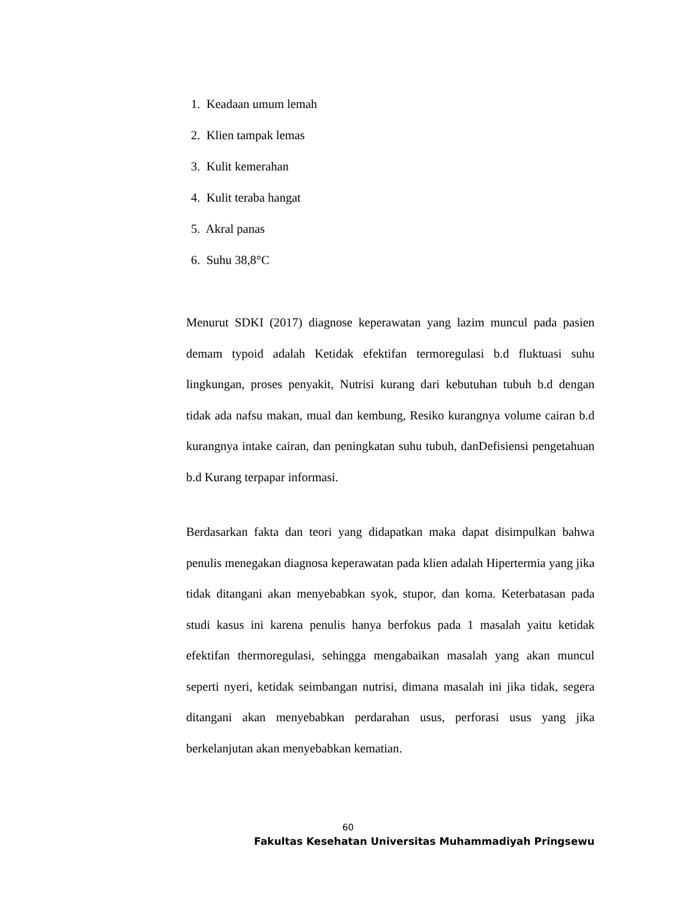1. Keadaan umum lemah
2. Klien tampak lemas
3. Kulit kemerahan
4. Kulit teraba hangat
5. Akral panas
6. Suhu 38,8°C
Menurut SDKI (2017) diagnose keperawatan yang lazim muncul pada pasien demam typoid adalah Ketidak efektifan termoregulasi b.d fluktuasi suhu lingkungan, proses penyakit, Nutrisi kurang dari kebutuhan tubuh b.d dengan tidak ada nafsu makan, mual dan kembung, Resiko kurangnya volume cairan b.d kurangnya intake cairan, dan peningkatan suhu tubuh, danDefisiensi pengetahuan b.d Kurang terpapar informasi.
Berdasarkan fakta dan teori yang didapatkan maka dapat disimpulkan bahwa penulis menegakan diagnosa keperawatan pada klien adalah Hipertermia yang jika tidak ditangani akan menyebabkan syok, stupor, dan koma. Keterbatasan pada studi kasus ini karena penulis hanya berfokus pada 1 masalah yaitu ketidak efektifan thermoregulasi, sehingga mengabaikan masalah yang akan muncul seperti nyeri, ketidak seimbangan nutrisi, dimana masalah ini jika tidak, segera ditangani akan menyebabkan perdarahan usus, perforasi usus yang jika berkelanjutan akan menyebabkan kematian.
60
Fakultas Kesehatan Universitas Muhammadiyah Pringsewu